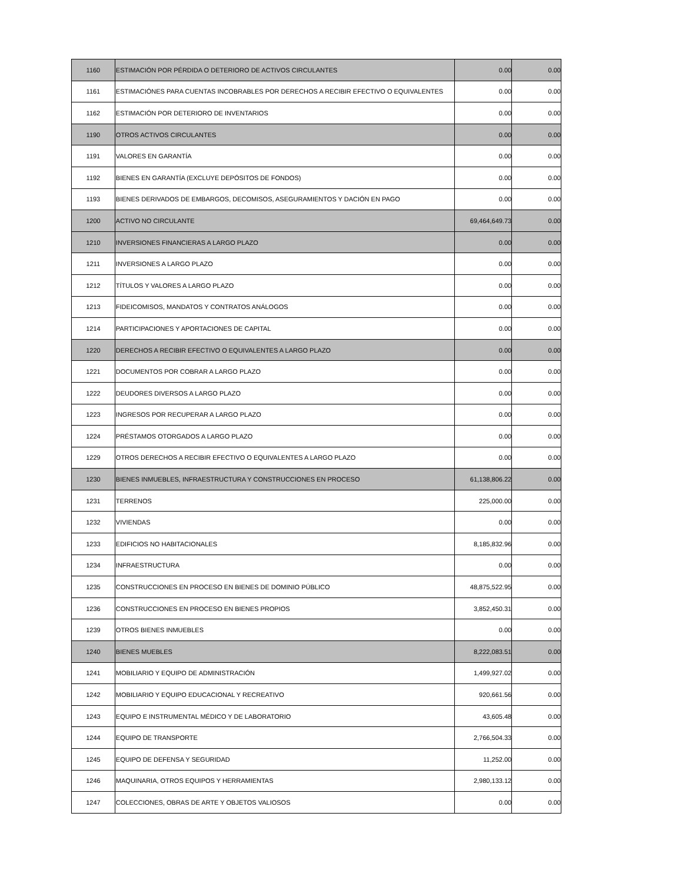| 1160 | ESTIMACIÓN POR PÉRDIDA O DETERIORO DE ACTIVOS CIRCULANTES | 0.00 | 0.00 |
| 1161 | ESTIMACIÓNES PARA CUENTAS INCOBRABLES POR DERECHOS A RECIBIR EFECTIVO O EQUIVALENTES | 0.00 | 0.00 |
| 1162 | ESTIMACIÓN POR DETERIORO DE INVENTARIOS | 0.00 | 0.00 |
| 1190 | OTROS ACTIVOS CIRCULANTES | 0.00 | 0.00 |
| 1191 | VALORES EN GARANTÍA | 0.00 | 0.00 |
| 1192 | BIENES EN GARANTÍA (EXCLUYE DEPÓSITOS DE FONDOS) | 0.00 | 0.00 |
| 1193 | BIENES DERIVADOS DE EMBARGOS, DECOMISOS, ASEGURAMIENTOS Y DACIÓN EN PAGO | 0.00 | 0.00 |
| 1200 | ACTIVO NO CIRCULANTE | 69,464,649.73 | 0.00 |
| 1210 | INVERSIONES FINANCIERAS A LARGO PLAZO | 0.00 | 0.00 |
| 1211 | INVERSIONES A LARGO PLAZO | 0.00 | 0.00 |
| 1212 | TÍTULOS Y VALORES A LARGO PLAZO | 0.00 | 0.00 |
| 1213 | FIDEICOMISOS, MANDATOS Y CONTRATOS ANÁLOGOS | 0.00 | 0.00 |
| 1214 | PARTICIPACIONES Y APORTACIONES DE CAPITAL | 0.00 | 0.00 |
| 1220 | DERECHOS A RECIBIR EFECTIVO O EQUIVALENTES A LARGO PLAZO | 0.00 | 0.00 |
| 1221 | DOCUMENTOS POR COBRAR A LARGO PLAZO | 0.00 | 0.00 |
| 1222 | DEUDORES DIVERSOS A LARGO PLAZO | 0.00 | 0.00 |
| 1223 | INGRESOS POR RECUPERAR A LARGO PLAZO | 0.00 | 0.00 |
| 1224 | PRÉSTAMOS OTORGADOS A LARGO PLAZO | 0.00 | 0.00 |
| 1229 | OTROS DERECHOS A RECIBIR EFECTIVO O EQUIVALENTES A LARGO PLAZO | 0.00 | 0.00 |
| 1230 | BIENES INMUEBLES, INFRAESTRUCTURA Y CONSTRUCCIONES EN PROCESO | 61,138,806.22 | 0.00 |
| 1231 | TERRENOS | 225,000.00 | 0.00 |
| 1232 | VIVIENDAS | 0.00 | 0.00 |
| 1233 | EDIFICIOS NO HABITACIONALES | 8,185,832.96 | 0.00 |
| 1234 | INFRAESTRUCTURA | 0.00 | 0.00 |
| 1235 | CONSTRUCCIONES EN PROCESO EN BIENES DE DOMINIO PÚBLICO | 48,875,522.95 | 0.00 |
| 1236 | CONSTRUCCIONES EN PROCESO EN BIENES PROPIOS | 3,852,450.31 | 0.00 |
| 1239 | OTROS BIENES INMUEBLES | 0.00 | 0.00 |
| 1240 | BIENES MUEBLES | 8,222,083.51 | 0.00 |
| 1241 | MOBILIARIO Y EQUIPO DE ADMINISTRACIÓN | 1,499,927.02 | 0.00 |
| 1242 | MOBILIARIO Y EQUIPO EDUCACIONAL Y RECREATIVO | 920,661.56 | 0.00 |
| 1243 | EQUIPO E INSTRUMENTAL MÉDICO Y DE LABORATORIO | 43,605.48 | 0.00 |
| 1244 | EQUIPO DE TRANSPORTE | 2,766,504.33 | 0.00 |
| 1245 | EQUIPO DE DEFENSA Y SEGURIDAD | 11,252.00 | 0.00 |
| 1246 | MAQUINARIA, OTROS EQUIPOS Y HERRAMIENTAS | 2,980,133.12 | 0.00 |
| 1247 | COLECCIONES, OBRAS DE ARTE Y OBJETOS VALIOSOS | 0.00 | 0.00 |